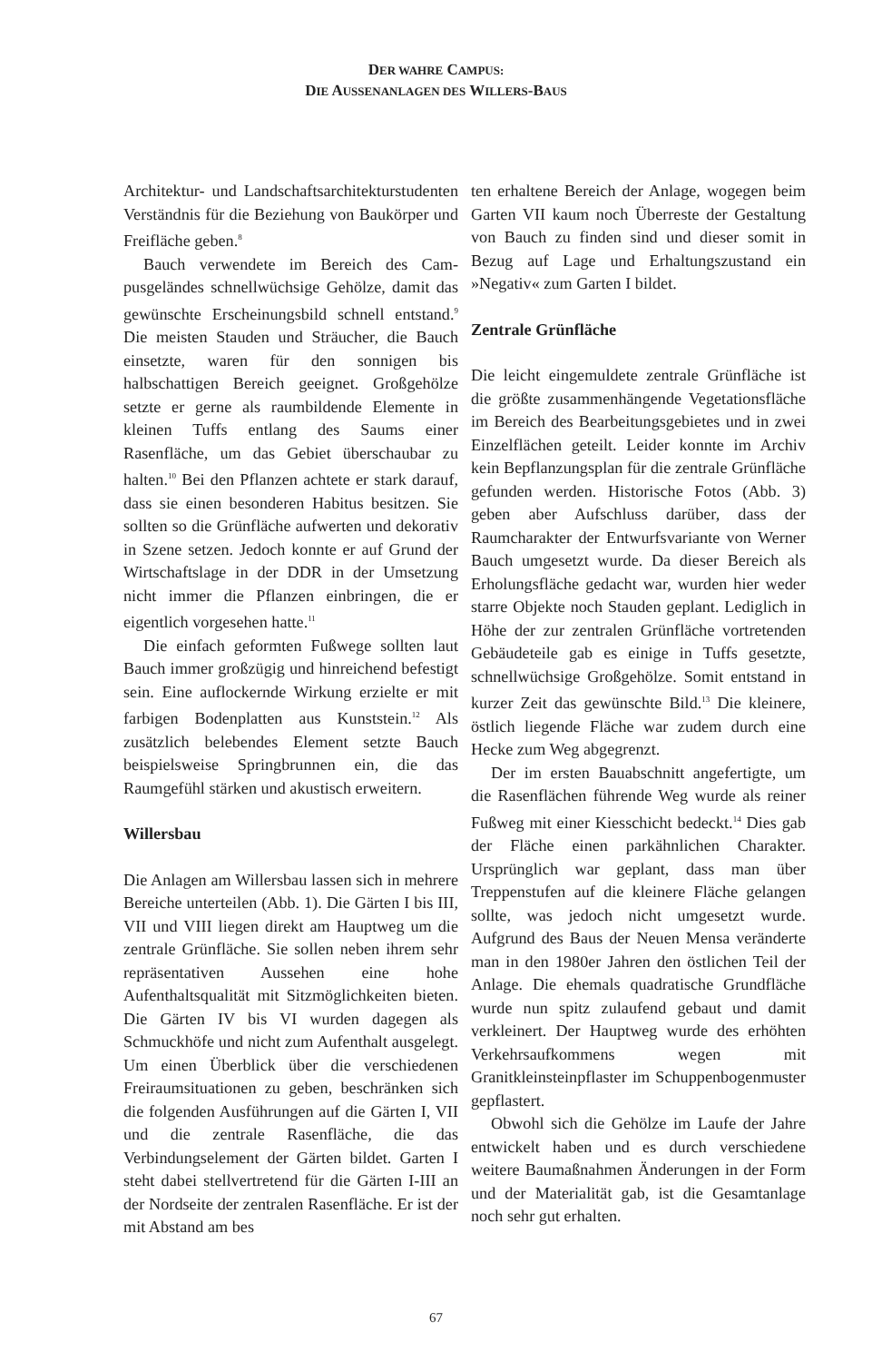DER WAHRE CAMPUS:
DIE AUSSENANLAGEN DES WILLERS-BAUS
Architektur- und Landschaftsarchitektur­studenten Verständnis für die Beziehung von Baukörper und Freifläche geben.<sup>8</sup>
Bauch verwendete im Bereich des Cam­pusgeländes schnellwüchsige Gehölze, damit das gewünschte Erscheinungsbild schnell entstand.<sup>9</sup> Die meisten Stauden und Sträucher, die Bauch einsetzte, waren für den sonnigen bis halbschattigen Bereich geeignet. Großgehölze setzte er gerne als raumbildende Elemente in kleinen Tuffs entlang des Saums einer Rasenfläche, um das Gebiet überschaubar zu halten.<sup>10</sup> Bei den Pflanzen achtete er stark darauf, dass sie einen besonderen Habitus besitzen. Sie soll­ten so die Grünfläche aufwerten und deko­rativ in Szene setzen. Jedoch konnte er auf Grund der Wirtschaftslage in der DDR in der Umsetzung nicht immer die Pflanzen einbringen, die er eigentlich vorgesehen hatte.<sup>11</sup>
Die einfach geformten Fußwege sollten laut Bauch immer großzügig und hinrei­chend befestigt sein. Eine auflockernde Wir­kung erzielte er mit farbigen Bodenplatten aus Kunststein.<sup>12</sup> Als zusätzlich belebendes Element setzte Bauch beispielsweise Spring­brunnen ein, die das Raumgefühl stärken und akustisch erweitern.
Willersbau
Die Anlagen am Willersbau lassen sich in mehrere Bereiche unterteilen (Abb. 1). Die Gärten I bis III, VII und VIII liegen direkt am Hauptweg um die zentrale Grünfläche. Sie sollen neben ihrem sehr repräsentativen Aussehen eine hohe Aufenthaltsqualität mit Sitzmöglichkeiten bieten. Die Gärten IV bis VI wurden dagegen als Schmuckhöfe und nicht zum Aufenthalt ausgelegt. Um einen Überblick über die verschiedenen Freiraum­situationen zu geben, beschränken sich die folgenden Ausführungen auf die Gärten I, VII und die zentrale Rasenfläche, die das Verbindungselement der Gärten bildet. Gar­ten I steht dabei stellvertretend für die Gär­ten I-III an der Nordseite der zentralen Rasenfläche. Er ist der mit Abstand am bes­
ten erhaltene Bereich der Anlage, wogegen beim Garten VII kaum noch Überreste der Gestaltung von Bauch zu finden sind und dieser somit in Bezug auf Lage und Erhal­tungszustand ein »Negativ« zum Garten I bildet.
Zentrale Grünfläche
Die leicht eingemuldete zentrale Grünfläche ist die größte zusammenhängende Vegetati­onsfläche im Bereich des Bearbeitungsge­bietes und in zwei Einzelflächen geteilt. Lei­der konnte im Archiv kein Bepflanzungsplan für die zentrale Grünfläche gefunden wer­den. Historische Fotos (Abb. 3) geben aber Aufschluss darüber, dass der Raumcharak­ter der Entwurfsvariante von Werner Bauch umgesetzt wurde. Da dieser Bereich als Erholungsfläche gedacht war, wurden hier weder starre Objekte noch Stauden geplant. Lediglich in Höhe der zur zentralen Grün­fläche vortretenden Gebäudeteile gab es einige in Tuffs gesetzte, schnellwüchsige Großgehölze. Somit entstand in kurzer Zeit das gewünschte Bild.<sup>13</sup> Die kleinere, östlich liegende Fläche war zudem durch eine Hecke zum Weg abgegrenzt.
Der im ersten Bauabschnitt angefertigte, um die Rasenflächen führende Weg wurde als reiner Fußweg mit einer Kiesschicht bedeckt.<sup>14</sup> Dies gab der Fläche einen park­ähnlichen Charakter. Ursprünglich war geplant, dass man über Treppenstufen auf die kleinere Fläche gelangen sollte, was jedoch nicht umgesetzt wurde. Aufgrund des Baus der Neuen Mensa veränderte man in den 1980er Jahren den östlichen Teil der Anlage. Die ehemals quadratische Grund­fläche wurde nun spitz zulaufend gebaut und damit verkleinert. Der Hauptweg wurde des erhöhten Verkehrsaufkommens wegen mit Granitkleinsteinpflaster im Schuppen­bogenmuster gepflastert.
Obwohl sich die Gehölze im Laufe der Jahre entwickelt haben und es durch ver­schiedene weitere Baumaßnahmen Änder­ungen in der Form und der Materialität gab, ist die Gesamtanlage noch sehr gut erhalten.
67